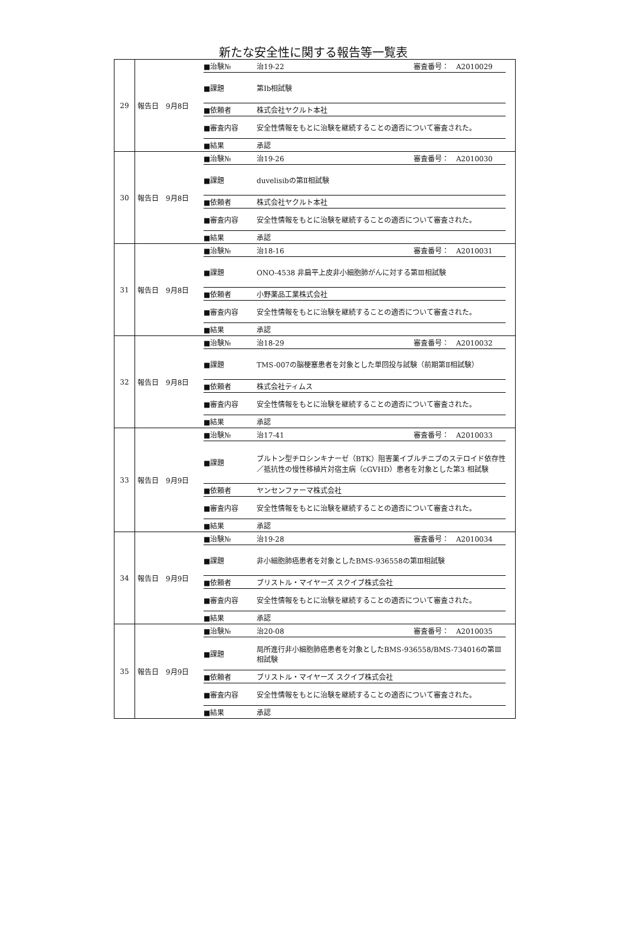新たな安全性に関する報告等一覧表
| 29 | 報告日 9月8日 | / ■治験№ / 治19-22 審査番号： A2010029 / / ■課題 / 第Ⅰb相試験 / / ■依頼者 / 株式会社ヤクルト本社 / / ■審査内容 / 安全性情報をもとに治験を継続することの適否について審査された。 / / ■結果 / 承認 / |
| 30 | 報告日 9月8日 | / ■治験№ / 治19-26 審査番号： A2010030 / / ■課題 / duvelisibの第Ⅱ相試験 / / ■依頼者 / 株式会社ヤクルト本社 / / ■審査内容 / 安全性情報をもとに治験を継続することの適否について審査された。 / / ■結果 / 承認 / |
| 31 | 報告日 9月8日 | / ■治験№ / 治18-16 審査番号： A2010031 / / ■課題 / ONO-4538 非扁平上皮非小細胞肺がんに対する第Ⅲ相試験 / / ■依頼者 / 小野薬品工業株式会社 / / ■審査内容 / 安全性情報をもとに治験を継続することの適否について審査された。 / / ■結果 / 承認 / |
| 32 | 報告日 9月8日 | / ■治験№ / 治18-29 審査番号： A2010032 / / ■課題 / TMS-007の脳梗塞患者を対象とした単回投与試験（前期第Ⅱ相試験） / / ■依頼者 / 株式会社ティムス / / ■審査内容 / 安全性情報をもとに治験を継続することの適否について審査された。 / / ■結果 / 承認 / |
| 33 | 報告日 9月9日 | / ■治験№ / 治17-41 審査番号： A2010033 / / ■課題 / ブルトン型チロシンキナーゼ（BTK）阻害薬イブルチニブのステロイド依存性／抵抗性の慢性移植片対宿主病（cGVHD）患者を対象とした第3 相試験 / / ■依頼者 / ヤンセンファーマ株式会社 / / ■審査内容 / 安全性情報をもとに治験を継続することの適否について審査された。 / / ■結果 / 承認 / |
| 34 | 報告日 9月9日 | / ■治験№ / 治19-28 審査番号： A2010034 / / ■課題 / 非小細胞肺癌患者を対象としたBMS-936558の第Ⅲ相試験 / / ■依頼者 / ブリストル・マイヤーズ スクイブ株式会社 / / ■審査内容 / 安全性情報をもとに治験を継続することの適否について審査された。 / / ■結果 / 承認 / |
| 35 | 報告日 9月9日 | / ■治験№ / 治20-08 審査番号： A2010035 / / ■課題 / 局所進行非小細胞肺癌患者を対象としたBMS-936558/BMS-734016の第Ⅲ相試験 / / ■依頼者 / ブリストル・マイヤーズ スクイブ株式会社 / / ■審査内容 / 安全性情報をもとに治験を継続することの適否について審査された。 / / ■結果 / 承認 / |